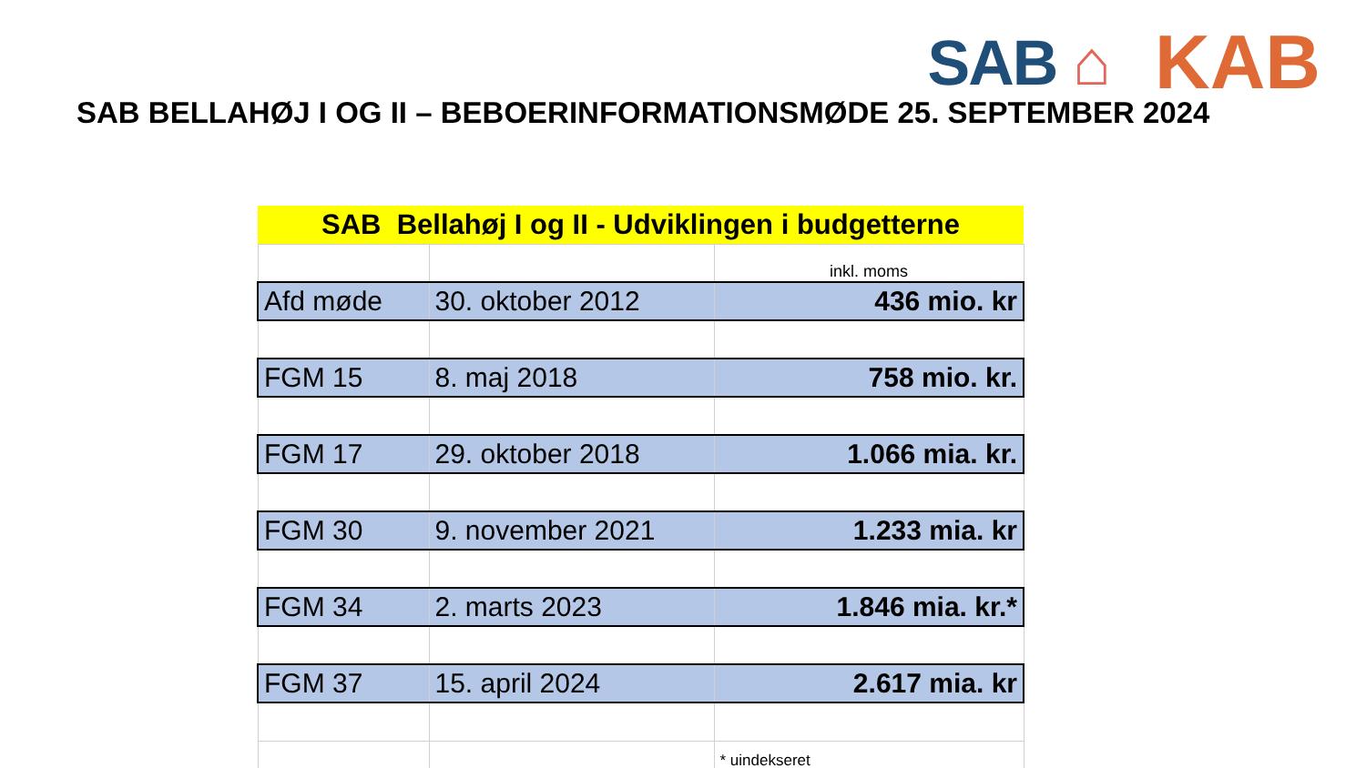SAB ⌂
KAB
SAB BELLAHØJ I OG II – BEBOERINFORMATIONSMØDE 25. SEPTEMBER 2024
| SAB Bellahøj I og II - Udviklingen i budgetterne | | |
| | | inkl. moms |
| Afd møde | 30. oktober 2012 | 436 mio. kr |
| FGM 15 | 8. maj 2018 | 758 mio. kr. |
| FGM 17 | 29. oktober 2018 | 1.066 mia. kr. |
| FGM 30 | 9. november 2021 | 1.233 mia. kr |
| FGM 34 | 2. marts 2023 | 1.846 mia. kr.* |
| FGM 37 | 15. april 2024 | 2.617 mia. kr |
| | | * uindekseret |